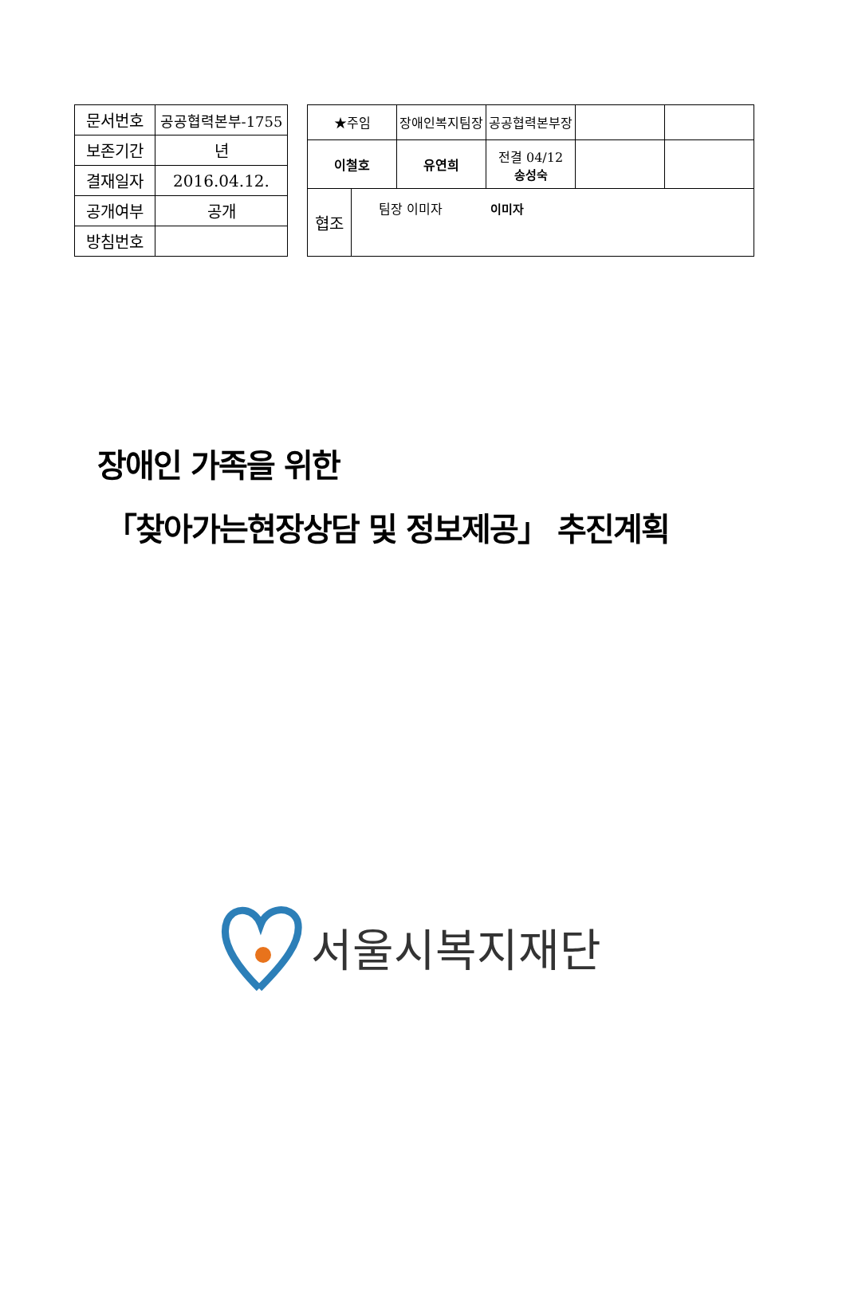| 문서번호 | 공공협력본부-1755 |
| 보존기간 | 년 |
| 결재일자 | 2016.04.12. |
| 공개여부 | 공개 |
| 방침번호 | |
| ★주임 | | 장애인복지팀장 | 공공협력본부장 | | |
| 이철호 | | 유연희 | 전결 04/12 송성숙 | | |
| 협조 | 팀장 이미자 이미자 | | | | |
장애인 가족을 위한
「찾아가는현장상담 및 정보제공」 추진계획
서울시복지재단